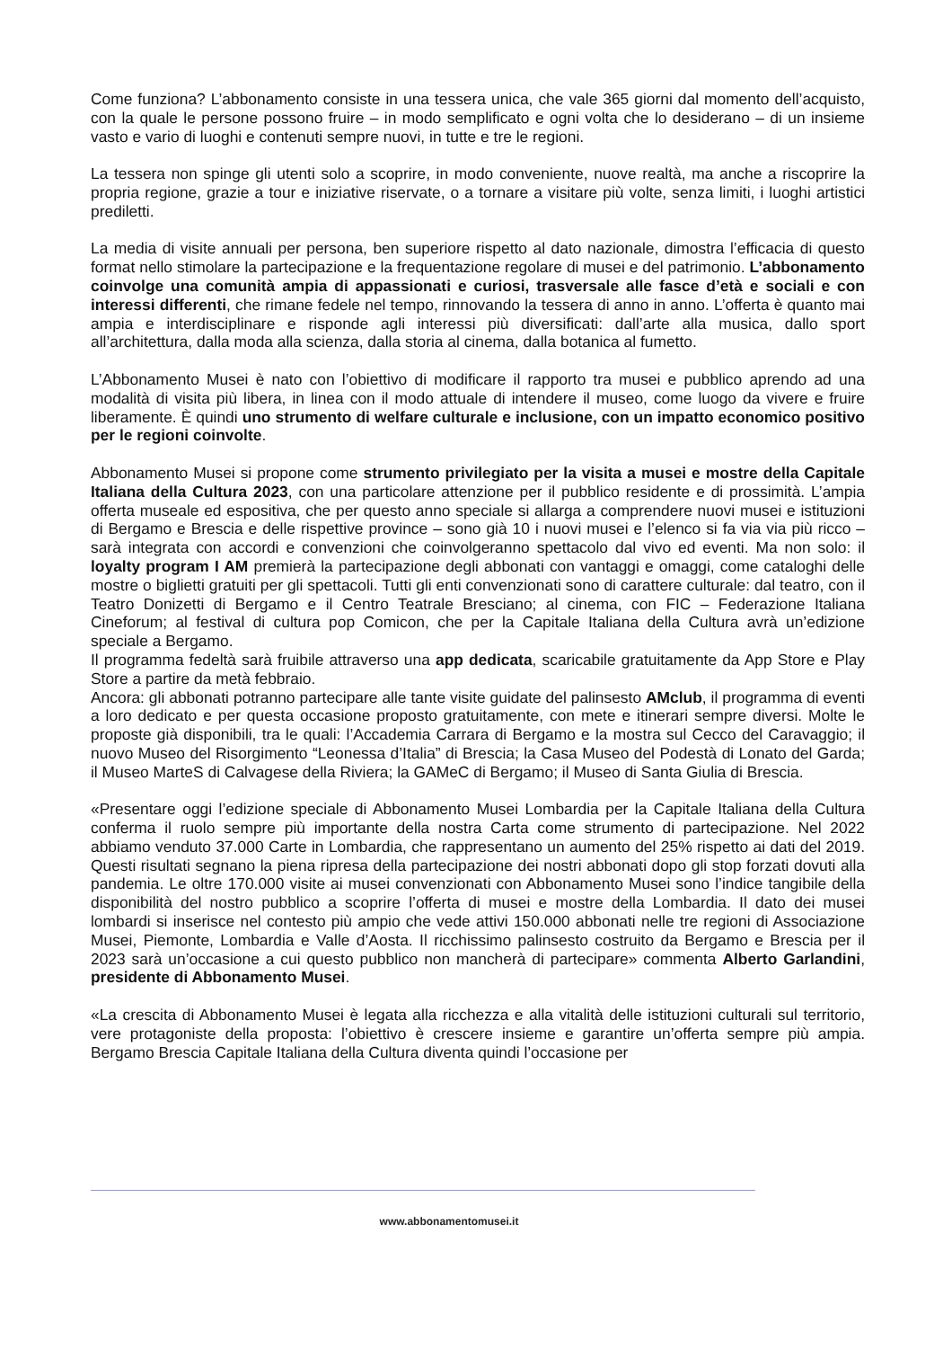Come funziona? L’abbonamento consiste in una tessera unica, che vale 365 giorni dal momento dell’acquisto, con la quale le persone possono fruire – in modo semplificato e ogni volta che lo desiderano – di un insieme vasto e vario di luoghi e contenuti sempre nuovi, in tutte e tre le regioni.
La tessera non spinge gli utenti solo a scoprire, in modo conveniente, nuove realtà, ma anche a riscoprire la propria regione, grazie a tour e iniziative riservate, o a tornare a visitare più volte, senza limiti, i luoghi artistici prediletti.
La media di visite annuali per persona, ben superiore rispetto al dato nazionale, dimostra l’efficacia di questo format nello stimolare la partecipazione e la frequentazione regolare di musei e del patrimonio. L’abbonamento coinvolge una comunità ampia di appassionati e curiosi, trasversale alle fasce d’età e sociali e con interessi differenti, che rimane fedele nel tempo, rinnovando la tessera di anno in anno. L’offerta è quanto mai ampia e interdisciplinare e risponde agli interessi più diversificati: dall’arte alla musica, dallo sport all’architettura, dalla moda alla scienza, dalla storia al cinema, dalla botanica al fumetto.
L’Abbonamento Musei è nato con l’obiettivo di modificare il rapporto tra musei e pubblico aprendo ad una modalità di visita più libera, in linea con il modo attuale di intendere il museo, come luogo da vivere e fruire liberamente. È quindi uno strumento di welfare culturale e inclusione, con un impatto economico positivo per le regioni coinvolte.
Abbonamento Musei si propone come strumento privilegiato per la visita a musei e mostre della Capitale Italiana della Cultura 2023, con una particolare attenzione per il pubblico residente e di prossimità. L’ampia offerta museale ed espositiva, che per questo anno speciale si allarga a comprendere nuovi musei e istituzioni di Bergamo e Brescia e delle rispettive province – sono già 10 i nuovi musei e l’elenco si fa via via più ricco – sarà integrata con accordi e convenzioni che coinvolgeranno spettacolo dal vivo ed eventi. Ma non solo: il loyalty program I AM premierà la partecipazione degli abbonati con vantaggi e omaggi, come cataloghi delle mostre o biglietti gratuiti per gli spettacoli. Tutti gli enti convenzionati sono di carattere culturale: dal teatro, con il Teatro Donizetti di Bergamo e il Centro Teatrale Bresciano; al cinema, con FIC – Federazione Italiana Cineforum; al festival di cultura pop Comicon, che per la Capitale Italiana della Cultura avrà un’edizione speciale a Bergamo.
Il programma fedeltà sarà fruibile attraverso una app dedicata, scaricabile gratuitamente da App Store e Play Store a partire da metà febbraio.
Ancora: gli abbonati potranno partecipare alle tante visite guidate del palinsesto AMclub, il programma di eventi a loro dedicato e per questa occasione proposto gratuitamente, con mete e itinerari sempre diversi. Molte le proposte già disponibili, tra le quali: l’Accademia Carrara di Bergamo e la mostra sul Cecco del Caravaggio; il nuovo Museo del Risorgimento “Leonessa d’Italia” di Brescia; la Casa Museo del Podestà di Lonato del Garda; il Museo MarteS di Calvagese della Riviera; la GAMeC di Bergamo; il Museo di Santa Giulia di Brescia.
«Presentare oggi l’edizione speciale di Abbonamento Musei Lombardia per la Capitale Italiana della Cultura conferma il ruolo sempre più importante della nostra Carta come strumento di partecipazione. Nel 2022 abbiamo venduto 37.000 Carte in Lombardia, che rappresentano un aumento del 25% rispetto ai dati del 2019. Questi risultati segnano la piena ripresa della partecipazione dei nostri abbonati dopo gli stop forzati dovuti alla pandemia. Le oltre 170.000 visite ai musei convenzionati con Abbonamento Musei sono l’indice tangibile della disponibilità del nostro pubblico a scoprire l’offerta di musei e mostre della Lombardia. Il dato dei musei lombardi si inserisce nel contesto più ampio che vede attivi 150.000 abbonati nelle tre regioni di Associazione Musei, Piemonte, Lombardia e Valle d’Aosta. Il ricchissimo palinsesto costruito da Bergamo e Brescia per il 2023 sarà un’occasione a cui questo pubblico non mancherà di partecipare» commenta Alberto Garlandini, presidente di Abbonamento Musei.
«La crescita di Abbonamento Musei è legata alla ricchezza e alla vitalità delle istituzioni culturali sul territorio, vere protagoniste della proposta: l’obiettivo è crescere insieme e garantire un’offerta sempre più ampia. Bergamo Brescia Capitale Italiana della Cultura diventa quindi l’occasione per
www.abbonamentomusei.it